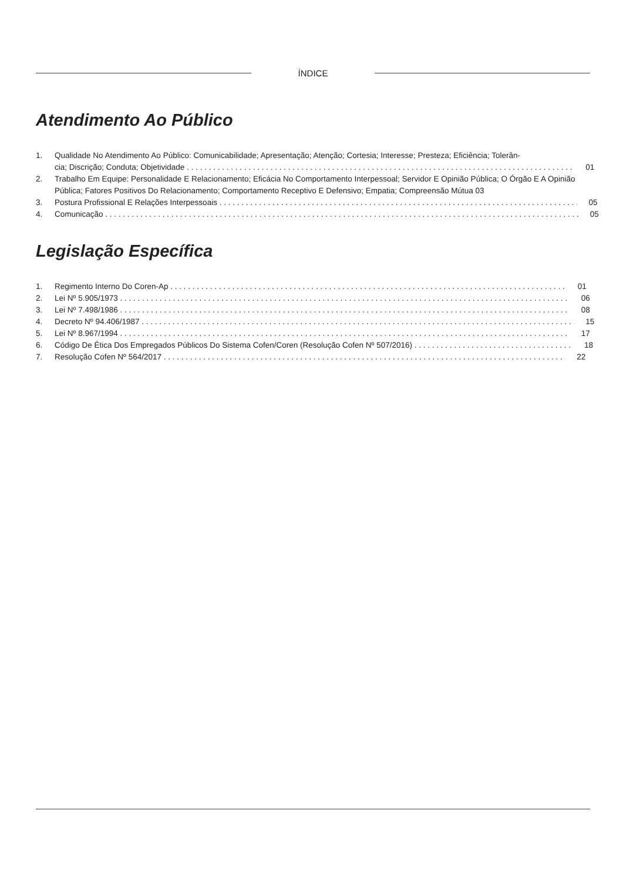ÍNDICE
Atendimento Ao Público
1. Qualidade No Atendimento Ao Público: Comunicabilidade; Apresentação; Atenção; Cortesia; Interesse; Presteza; Eficiência; Tolerân-
cia; Discrição; Conduta; Objetividade 01
2. Trabalho Em Equipe: Personalidade E Relacionamento; Eficácia No Comportamento Interpessoal; Servidor E Opinião Pública; O Órgão E A Opinião Pública; Fatores Positivos Do Relacionamento; Comportamento Receptivo E Defensivo; Empatia; Compreensão Mútua 03
3. Postura Profissional E Relações Interpessoais 05
4. Comunicação 05
Legislação Específica
1. Regimento Interno Do Coren-Ap 01
2. Lei Nº 5.905/1973 06
3. Lei Nº 7.498/1986 08
4. Decreto Nº 94.406/1987 15
5. Lei Nº 8.967/1994 17
6. Código De Ética Dos Empregados Públicos Do Sistema Cofen/Coren (Resolução Cofen Nº 507/2016) 18
7. Resolução Cofen Nº 564/2017 22